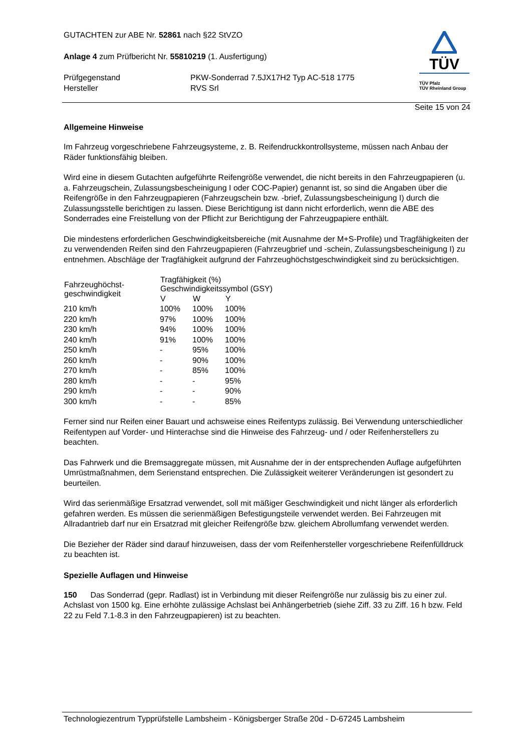GUTACHTEN zur ABE Nr. 52861 nach §22 StVZO
Anlage 4 zum Prüfbericht Nr. 55810219 (1. Ausfertigung)
| Prüfgegenstand | PKW-Sonderrad 7.5JX17H2 Typ AC-518 1775 |
| Hersteller | RVS Srl |
TÜV
TÜV Pfalz
TÜV Rheinland Group
Seite 15 von 24
Allgemeine Hinweise
Im Fahrzeug vorgeschriebene Fahrzeugsysteme, z. B. Reifendruckkontrollsysteme, müssen nach Anbau der Räder funktionsfähig bleiben.
Wird eine in diesem Gutachten aufgeführte Reifengröße verwendet, die nicht bereits in den Fahrzeugpapieren (u. a. Fahrzeugschein, Zulassungsbescheinigung I oder COC-Papier) genannt ist, so sind die Angaben über die Reifengröße in den Fahrzeugpapieren (Fahrzeugschein bzw. -brief, Zulassungsbescheinigung I) durch die Zulassungsstelle berichtigen zu lassen. Diese Berichtigung ist dann nicht erforderlich, wenn die ABE des Sonderrades eine Freistellung von der Pflicht zur Berichtigung der Fahrzeugpapiere enthält.
Die mindestens erforderlichen Geschwindigkeitsbereiche (mit Ausnahme der M+S-Profile) und Tragfähigkeiten der zu verwendenden Reifen sind den Fahrzeugpapieren (Fahrzeugbrief und -schein, Zulassungsbescheinigung I) zu entnehmen. Abschläge der Tragfähigkeit aufgrund der Fahrzeughöchstgeschwindigkeit sind zu berücksichtigen.
| Fahrzeughöchst- geschwindigkeit | Tragfähigkeit (%) Geschwindigkeitssymbol (GSY) | | |
| --- | --- | --- | --- |
| | V | W | Y |
| 210 km/h | 100% | 100% | 100% |
| 220 km/h | 97% | 100% | 100% |
| 230 km/h | 94% | 100% | 100% |
| 240 km/h | 91% | 100% | 100% |
| 250 km/h | - | 95% | 100% |
| 260 km/h | - | 90% | 100% |
| 270 km/h | - | 85% | 100% |
| 280 km/h | - | - | 95% |
| 290 km/h | - | - | 90% |
| 300 km/h | - | - | 85% |
Ferner sind nur Reifen einer Bauart und achsweise eines Reifentyps zulässig. Bei Verwendung unterschiedlicher Reifentypen auf Vorder- und Hinterachse sind die Hinweise des Fahrzeug- und / oder Reifenherstellers zu beachten.
Das Fahrwerk und die Bremsaggregate müssen, mit Ausnahme der in der entsprechenden Auflage aufgeführten Umrüstmaßnahmen, dem Serienstand entsprechen. Die Zulässigkeit weiterer Veränderungen ist gesondert zu beurteilen.
Wird das serienmäßige Ersatzrad verwendet, soll mit mäßiger Geschwindigkeit und nicht länger als erforderlich gefahren werden. Es müssen die serienmäßigen Befestigungsteile verwendet werden. Bei Fahrzeugen mit Allradantrieb darf nur ein Ersatzrad mit gleicher Reifengröße bzw. gleichem Abrollumfang verwendet werden.
Die Bezieher der Räder sind darauf hinzuweisen, dass der vom Reifenhersteller vorgeschriebene Reifenfülldruck zu beachten ist.
Spezielle Auflagen und Hinweise
150 Das Sonderrad (gepr. Radlast) ist in Verbindung mit dieser Reifengröße nur zulässig bis zu einer zul. Achslast von 1500 kg. Eine erhöhte zulässige Achslast bei Anhängerbetrieb (siehe Ziff. 33 zu Ziff. 16 h bzw. Feld 22 zu Feld 7.1-8.3 in den Fahrzeugpapieren) ist zu beachten.
Technologiezentrum Typprüfstelle Lambsheim - Königsberger Straße 20d - D-67245 Lambsheim